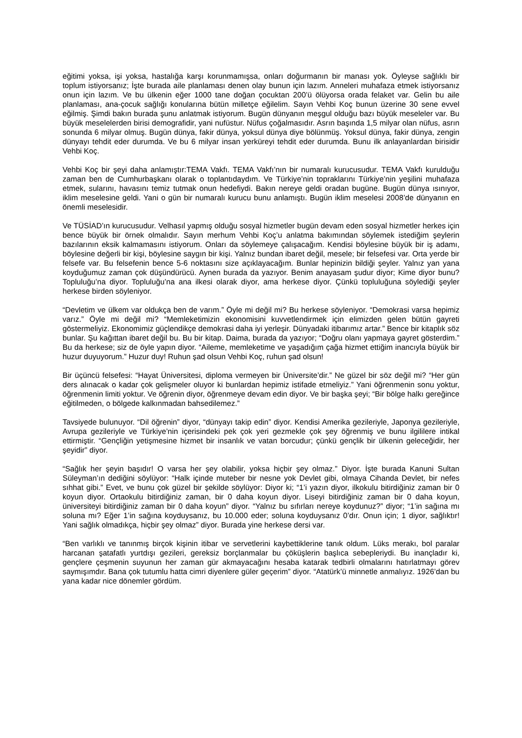eğitimi yoksa, işi yoksa, hastalığa karşı korunmamışsa, onları doğurmanın bir manası yok. Öyleyse sağlıklı bir toplum istiyorsanız; İşte burada aile planlaması denen olay bunun için lazım. Anneleri muhafaza etmek istiyorsanız onun için lazım. Ve bu ülkenin eğer 1000 tane doğan çocuktan 200’ü ölüyorsa orada felaket var. Gelin bu aile planlaması, ana-çocuk sağlığı konularına bütün milletçe eğilelim. Sayın Vehbi Koç bunun üzerine 30 sene evvel eğilmiş. Şimdi bakın burada şunu anlatmak istiyorum. Bugün dünyanın meşgul olduğu bazı büyük meseleler var. Bu büyük meselelerden birisi demografidir, yani nufüstur. Nüfus çoğalmasıdır. Asrın başında 1,5 milyar olan nüfus, asrın sonunda 6 milyar olmuş. Bugün dünya, fakir dünya, yoksul dünya diye bölünmüş. Yoksul dünya, fakir dünya, zengin dünyayı tehdit eder durumda. Ve bu 6 milyar insan yerküreyi tehdit eder durumda. Bunu ilk anlayanlardan birisidir Vehbi Koç.
Vehbi Koç bir şeyi daha anlamıştır:TEMA Vakfı. TEMA Vakfı’nın bir numaralı kurucusudur. TEMA Vakfı kurulduğu zaman ben de Cumhurbaşkanı olarak o toplantıdaydım. Ve Türkiye’nin topraklarını Türkiye’nin yeşilini muhafaza etmek, sularını, havasını temiz tutmak onun hedefiydi. Bakın nereye geldi oradan bugüne. Bugün dünya ısınıyor, iklim meselesine geldi. Yani o gün bir numaralı kurucu bunu anlamıştı. Bugün iklim meselesi 2008’de dünyanın en önemli meselesidir.
Ve TÜSİAD’ın kurucusudur. Velhasıl yapmış olduğu sosyal hizmetler bugün devam eden sosyal hizmetler herkes için bence büyük bir örnek olmalıdır. Sayın merhum Vehbi Koç’u anlatma bakımından söylemek istediğim şeylerin bazılarının eksik kalmamasını istiyorum. Onları da söylemeye çalışacağım. Kendisi böylesine büyük bir iş adamı, böylesine değerli bir kişi, böylesine saygın bir kişi. Yalnız bundan ibaret değil, mesele; bir felsefesi var. Orta yerde bir felsefe var. Bu felsefenin bence 5-6 noktasını size açıklayacağım. Bunlar hepinizin bildiği şeyler. Yalnız yan yana koyduğumuz zaman çok düşündürücü. Aynen burada da yazıyor. Benim anayasam şudur diyor; Kime diyor bunu? Topluluğu’na diyor. Topluluğu’na ana ilkesi olarak diyor, ama herkese diyor. Çünkü topluluğuna söylediği şeyler herkese birden söyleniyor.
“Devletim ve ülkem var oldukça ben de varım.” Öyle mi değil mi? Bu herkese söyleniyor. “Demokrasi varsa hepimiz varız.” Öyle mi değil mi? “Memleketimizin ekonomisini kuvvetlendirmek için elimizden gelen bütün gayreti göstermeliyiz. Ekonomimiz güçlendikçe demokrasi daha iyi yerleşir. Dünyadaki itibarımız artar.” Bence bir kitaplık söz bunlar. Şu kağıttan ibaret değil bu. Bu bir kitap. Daima, burada da yazıyor; “Doğru olanı yapmaya gayret gösterdim.” Bu da herkese; siz de öyle yapın diyor. “Aileme, memleketime ve yaşadığım çağa hizmet ettiğim inancıyla büyük bir huzur duyuyorum.” Huzur duy! Ruhun şad olsun Vehbi Koç, ruhun şad olsun!
Bir üçüncü felsefesi: “Hayat Üniversitesi, diploma vermeyen bir Üniversite’dir.” Ne güzel bir söz değil mi? “Her gün ders alınacak o kadar çok gelişmeler oluyor ki bunlardan hepimiz istifade etmeliyiz.” Yani öğrenmenin sonu yoktur, öğrenmenin limiti yoktur. Ve öğrenin diyor, öğrenmeye devam edin diyor. Ve bir başka şeyi; “Bir bölge halkı gereğince eğitilmeden, o bölgede kalkınmadan bahsedilemez.”
Tavsiyede bulunuyor. “Dil öğrenin” diyor, “dünyayı takip edin” diyor. Kendisi Amerika gezileriyle, Japonya gezileriyle, Avrupa gezileriyle ve Türkiye’nin içerisindeki pek çok yeri gezmekle çok şey öğrenmiş ve bunu ilgililere intikal ettirmiştir. “Gençliğin yetişmesine hizmet bir insanlık ve vatan borcudur; çünkü gençlik bir ülkenin geleceğidir, her şeyidir” diyor.
“Sağlık her şeyin başıdır! O varsa her şey olabilir, yoksa hiçbir şey olmaz.” Diyor. İşte burada Kanuni Sultan Süleyman’ın dediğini söylüyor: “Halk içinde muteber bir nesne yok Devlet gibi, olmaya Cihanda Devlet, bir nefes sıhhat gibi.” Evet, ve bunu çok güzel bir şekilde söylüyor: Diyor ki; “1’i yazın diyor, ilkokulu bitirdiğiniz zaman bir 0 koyun diyor. Ortaokulu bitirdiğiniz zaman, bir 0 daha koyun diyor. Liseyi bitirdiğiniz zaman bir 0 daha koyun, üniversiteyi bitirdiğiniz zaman bir 0 daha koyun” diyor. “Yalnız bu sıfırları nereye koydunuz?” diyor; “1’in sağına mı soluna mı? Eğer 1’in sağına koyduysanız, bu 10.000 eder; soluna koyduysanız 0’dır. Onun için; 1 diyor, sağlıktır! Yani sağlık olmadıkça, hiçbir şey olmaz” diyor. Burada yine herkese dersi var.
“Ben varlıklı ve tanınmış birçok kişinin itibar ve servetlerini kaybettiklerine tanık oldum. Lüks merakı, bol paralar harcanan şatafatlı yurtdışı gezileri, gereksiz borçlanmalar bu çöküşlerin başlıca sebepleriydi. Bu inançladır ki, gençlere çeşmenin suyunun her zaman gür akmayacağını hesaba katarak tedbirli olmalarını hatırlatmayı görev saymışımdır. Bana çok tutumlu hatta cimri diyenlere güler geçerim” diyor. “Atatürk’ü minnetle anmalıyız. 1926’dan bu yana kadar nice dönemler gördüm.